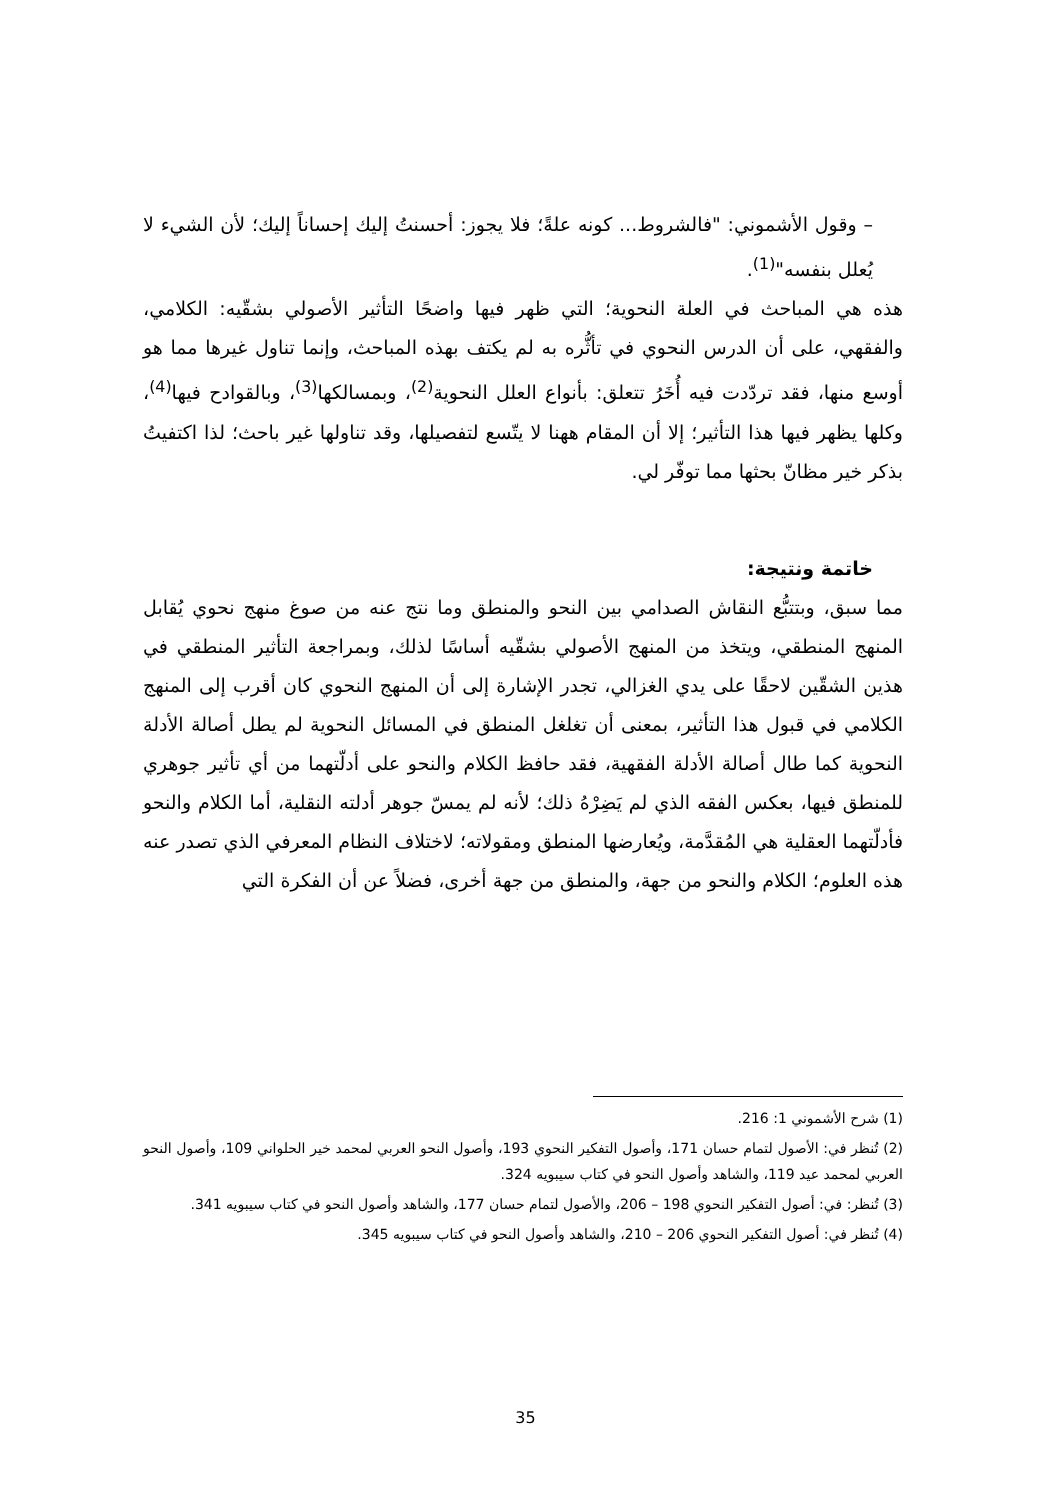– وقول الأشموني: "فالشروط... كونه علةً؛ فلا يجوز: أحسنتُ إليك إحساناً إليك؛ لأن الشيء لا يُعلل بنفسه"<sup>(1)</sup>.
هذه هي المباحث في العلة النحوية؛ التي ظهر فيها واضحًا التأثير الأصولي بشقّيه: الكلامي، والفقهي، على أن الدرس النحوي في تأثُّره به لم يكتف بهذه المباحث، وإنما تناول غيرها مما هو أوسع منها، فقد تردّدت فيه أُخَرُ تتعلق: بأنواع العلل النحوية<sup>(2)</sup>، وبمسالكها<sup>(3)</sup>، وبالقوادح فيها<sup>(4)</sup>، وكلها يظهر فيها هذا التأثير؛ إلا أن المقام ههنا لا يتّسع لتفصيلها، وقد تناولها غير باحث؛ لذا اكتفيتُ بذكر خير مظانّ بحثها مما توفّر لي.
خاتمة ونتيجة:
مما سبق، وبتتبُّع النقاش الصدامي بين النحو والمنطق وما نتج عنه من صوغ منهج نحوي يُقابل المنهج المنطقي، ويتخذ من المنهج الأصولي بشقّيه أساسًا لذلك، وبمراجعة التأثير المنطقي في هذين الشقّين لاحقًا على يدي الغزالي، تجدر الإشارة إلى أن المنهج النحوي كان أقرب إلى المنهج الكلامي في قبول هذا التأثير، بمعنى أن تغلغل المنطق في المسائل النحوية لم يطل أصالة الأدلة النحوية كما طال أصالة الأدلة الفقهية، فقد حافظ الكلام والنحو على أدلّتهما من أي تأثير جوهري للمنطق فيها، بعكس الفقه الذي لم يَضِرْهُ ذلك؛ لأنه لم يمسّ جوهر أدلته النقلية، أما الكلام والنحو فأدلّتهما العقلية هي المُقدَّمة، ويُعارضها المنطق ومقولاته؛ لاختلاف النظام المعرفي الذي تصدر عنه هذه العلوم؛ الكلام والنحو من جهة، والمنطق من جهة أخرى، فضلاً عن أن الفكرة التي
(1) شرح الأشموني 1: 216.
(2) تُنظر في: الأصول لتمام حسان 171، وأصول التفكير النحوي 193، وأصول النحو العربي لمحمد خير الحلواني 109، وأصول النحو العربي لمحمد عيد 119، والشاهد وأصول النحو في كتاب سيبويه 324.
(3) تُنظر: في: أصول التفكير النحوي 198 – 206، والأصول لتمام حسان 177، والشاهد وأصول النحو في كتاب سيبويه 341.
(4) تُنظر في: أصول التفكير النحوي 206 – 210، والشاهد وأصول النحو في كتاب سيبويه 345.
35